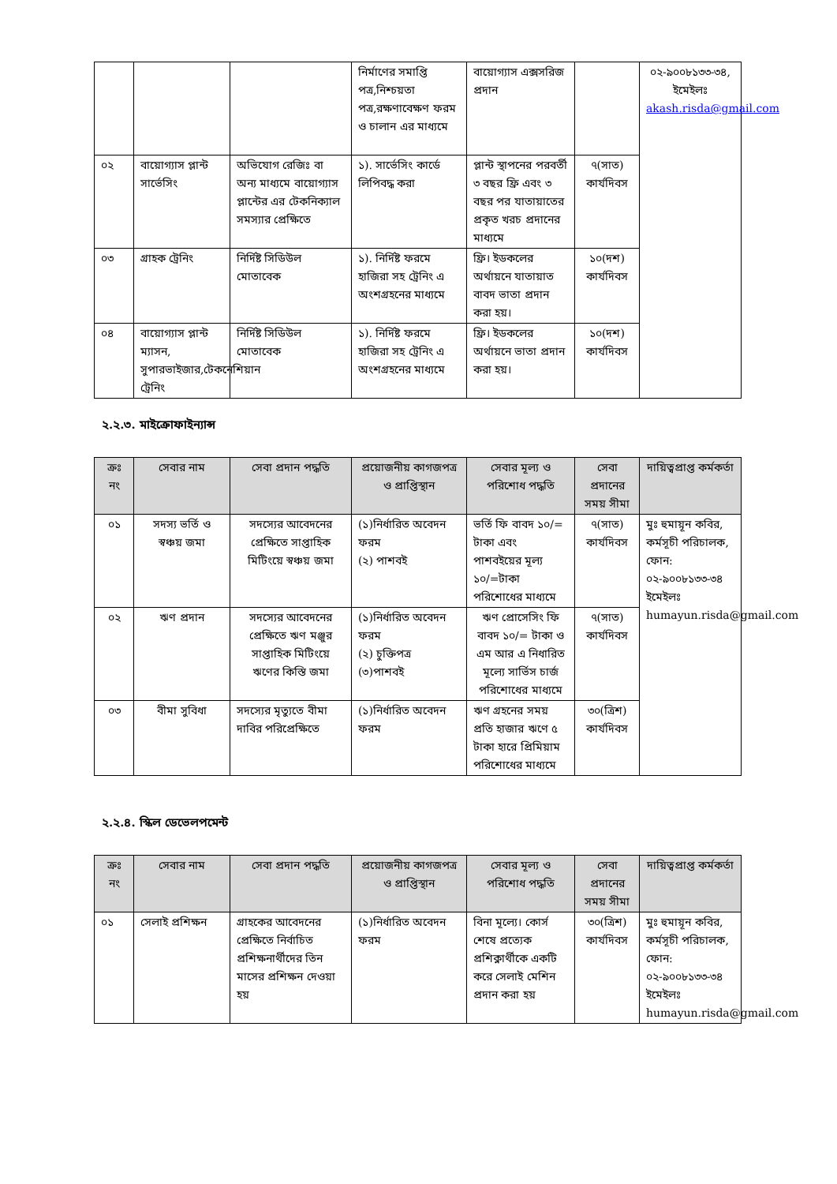| | | | নির্মাণের সমাপ্তি পত্র,নিশ্চয়তা পত্র,রক্ষণাবেক্ষণ ফরম ও চালান এর মাধ্যমে | বায়োগ্যাস এক্সসরিজ প্রদান | | ০২-৯০০৮১৩৩-৩৪, ইমেইলঃ akash.risda@gmail.com |
| ০২ | বায়োগ্যাস প্লান্ট সার্ভেসিং | অভিযোগ রেজিঃ বা অন্য মাধ্যমে বায়োগ্যাস প্লান্টের এর টেকনিক্যাল সমস্যার প্রেক্ষিতে | ১). সার্ভেসিং কার্ডে লিপিবদ্ধ করা | প্লান্ট স্থাপনের পরবর্তী ৩ বছর ফ্রি এবং ৩ বছর পর যাতায়াতের প্রকৃত খরচ প্রদানের মাধ্যমে | ৭(সাত) কার্যদিবস | |
| ০৩ | গ্রাহক ট্রেনিং | নির্দিষ্ট সিডিউল মোতাবেক | ১). নির্দিষ্ট ফরমে হাজিরা সহ ট্রেনিং এ অংশগ্রহনের মাধ্যমে | ফ্রি। ইডকলের অর্থায়নে যাতায়াত বাবদ ভাতা প্রদান করা হয়। | ১০(দশ) কার্যদিবস | |
| ০৪ | বায়োগ্যাস প্লান্ট ম্যাসন, সুপারভাইজার,টেকনেশিয়ান ট্রেনিং | নির্দিষ্ট সিডিউল মোতাবেক | ১). নির্দিষ্ট ফরমে হাজিরা সহ ট্রেনিং এ অংশগ্রহনের মাধ্যমে | ফ্রি। ইডকলের অর্থায়নে ভাতা প্রদান করা হয়। | ১০(দশ) কার্যদিবস | |
২.২.৩. মাইক্রোফাইন্যান্স
| ক্রঃ নং | সেবার নাম | সেবা প্রদান পদ্ধতি | প্রয়োজনীয় কাগজপত্র ও প্রাপ্তিস্থান | সেবার মূল্য ও পরিশোধ পদ্ধতি | সেবা প্রদানের সময় সীমা | দায়িত্বপ্রাপ্ত কর্মকর্তা |
| --- | --- | --- | --- | --- | --- | --- |
| ০১ | সদস্য ভর্তি ও স্বঞ্চয় জমা | সদস্যের আবেদনের প্রেক্ষিতে সাপ্তাহিক মিটিংয়ে স্বঞ্চয় জমা | (১)নির্ধারিত অবেদন ফরম (২) পাশবই | ভর্তি ফি বাবদ ১০/= টাকা এবং পাশবইয়ের মূল্য ১০/=টাকা পরিশোধের মাধ্যমে | ৭(সাত) কার্যদিবস | মুঃ হুমায়ূন কবির, কর্মসূচী পরিচালক, ফোন: ০২-৯০০৮১৩৩-৩৪ ইমেইলঃ humayun.risda@gmail.com |
| ০২ | ঋণ প্রদান | সদস্যের আবেদনের প্রেক্ষিতে ঋণ মঞ্জুর সাপ্তাহিক মিটিংয়ে ঋণের কিস্তি জমা | (১)নির্ধারিত অবেদন ফরম (২) চুক্তিপত্র (৩)পাশবই | ঋণ প্রোসেসিং ফি বাবদ ১০/= টাকা ও এম আর এ নিধারিত মূল্যে সার্ভিস চার্জ পরিশোধের মাধ্যমে | ৭(সাত) কার্যদিবস | |
| ০৩ | বীমা সুবিধা | সদস্যের মৃত্যুতে বীমা দাবির পরিপ্রেক্ষিতে | (১)নির্ধারিত অবেদন ফরম | ঋণ গ্রহনের সময় প্রতি হাজার ঋণে ৫ টাকা হারে প্রিমিয়াম পরিশোধের মাধ্যমে | ৩০(ত্রিশ) কার্যদিবস | |
২.২.৪. স্কিল ডেভেলপমেন্ট
| ক্রঃ নং | সেবার নাম | সেবা প্রদান পদ্ধতি | প্রয়োজনীয় কাগজপত্র ও প্রাপ্তিস্থান | সেবার মূল্য ও পরিশোধ পদ্ধতি | সেবা প্রদানের সময় সীমা | দায়িত্বপ্রাপ্ত কর্মকর্তা |
| --- | --- | --- | --- | --- | --- | --- |
| ০১ | সেলাই প্রশিক্ষন | গ্রাহকের আবেদনের প্রেক্ষিতে নির্বাচিত প্রশিক্ষনার্থীদের তিন মাসের প্রশিক্ষন দেওয়া হয় | (১)নির্ধারিত অবেদন ফরম | বিনা মূল্যে। কোর্স শেষে প্রত্যেক প্রশিক্নার্থীকে একটি করে সেলাই মেশিন প্রদান করা হয় | ৩০(ত্রিশ) কার্যদিবস | মুঃ হুমায়ূন কবির, কর্মসূচী পরিচালক, ফোন: ০২-৯০০৮১৩৩-৩৪ ইমেইলঃ humayun.risda@gmail.com |